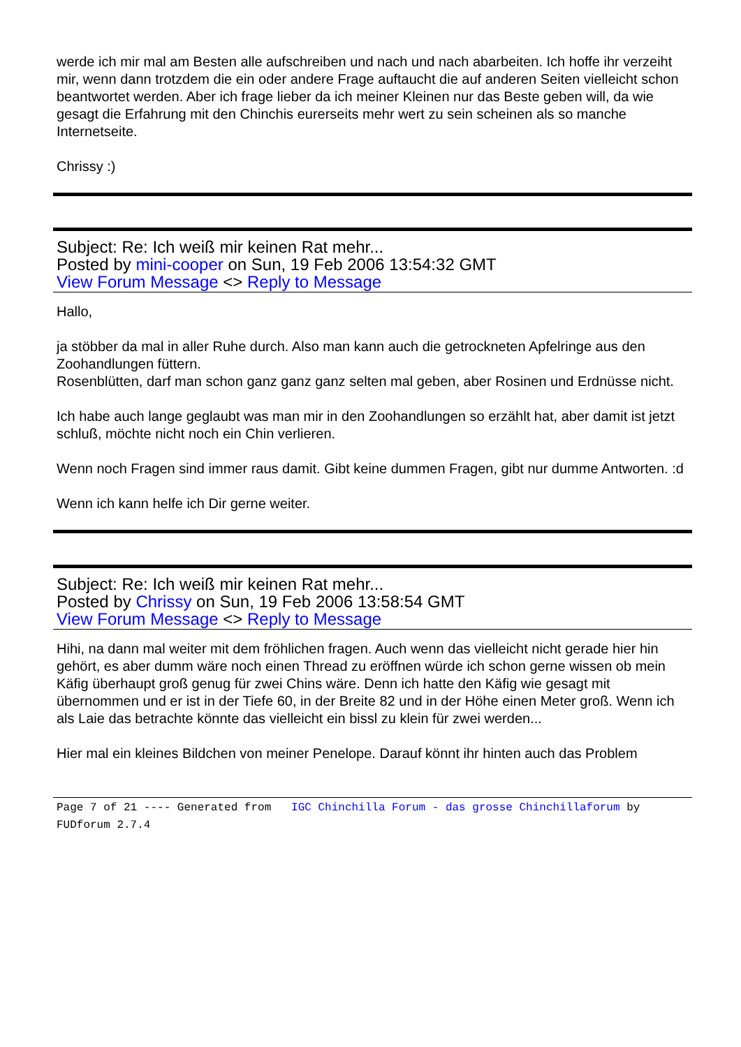werde ich mir mal am Besten alle aufschreiben und nach und nach abarbeiten. Ich hoffe ihr verzeiht mir, wenn dann trotzdem die ein oder andere Frage auftaucht die auf anderen Seiten vielleicht schon beantwortet werden. Aber ich frage lieber da ich meiner Kleinen nur das Beste geben will, da wie gesagt die Erfahrung mit den Chinchis eurerseits mehr wert zu sein scheinen als so manche Internetseite.
Chrissy :)
Subject: Re: Ich weiß mir keinen Rat mehr...
Posted by mini-cooper on Sun, 19 Feb 2006 13:54:32 GMT
View Forum Message <> Reply to Message
Hallo,
ja stöbber da mal in aller Ruhe durch. Also man kann auch die getrockneten Apfelringe aus den Zoohandlungen füttern.
Rosenblütten, darf man schon ganz ganz ganz selten mal geben, aber Rosinen und Erdnüsse nicht.
Ich habe auch lange geglaubt was man mir in den Zoohandlungen so erzählt hat, aber damit ist jetzt schluß, möchte nicht noch ein Chin verlieren.
Wenn noch Fragen sind immer raus damit. Gibt keine dummen Fragen, gibt nur dumme Antworten. :d
Wenn ich kann helfe ich Dir gerne weiter.
Subject: Re: Ich weiß mir keinen Rat mehr...
Posted by Chrissy on Sun, 19 Feb 2006 13:58:54 GMT
View Forum Message <> Reply to Message
Hihi, na dann mal weiter mit dem fröhlichen fragen. Auch wenn das vielleicht nicht gerade hier hin gehört, es aber dumm wäre noch einen Thread zu eröffnen würde ich schon gerne wissen ob mein Käfig überhaupt groß genug für zwei Chins wäre. Denn ich hatte den Käfig wie gesagt mit übernommen und er ist in der Tiefe 60, in der Breite 82 und in der Höhe einen Meter groß. Wenn ich als Laie das betrachte könnte das vielleicht ein bissl zu klein für zwei werden...
Hier mal ein kleines Bildchen von meiner Penelope. Darauf könnt ihr hinten auch das Problem
Page 7 of 21 ---- Generated from IGC Chinchilla Forum - das grosse Chinchillaforum by FUDforum 2.7.4